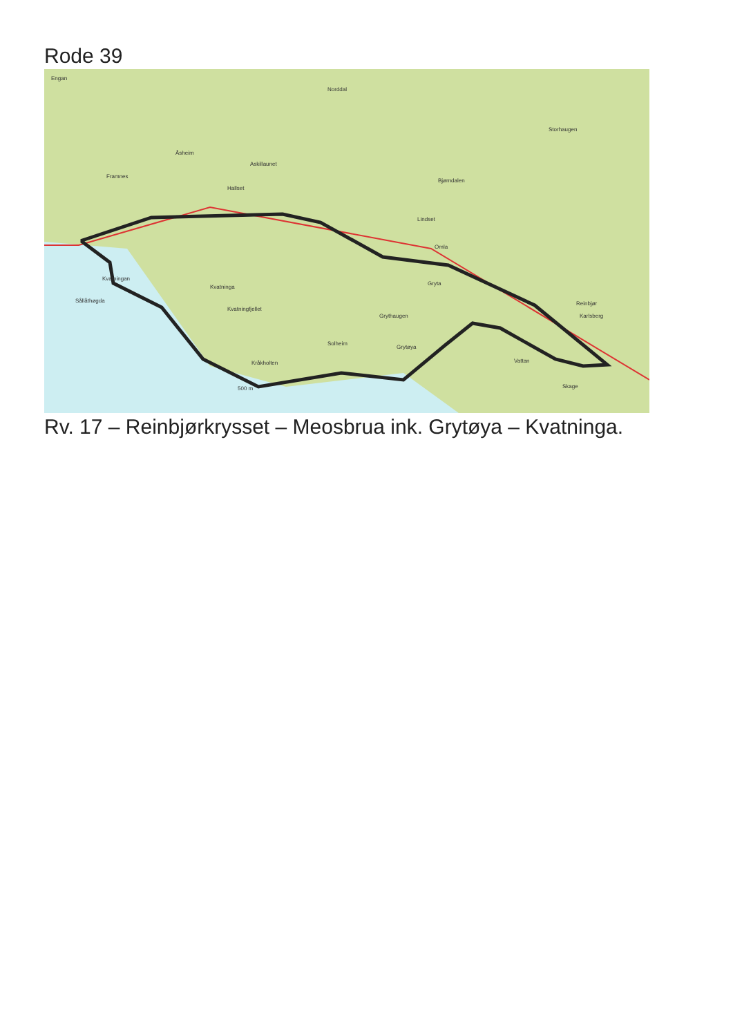Rode 39
Engan
Norddal
Storhaugen
Åsheim
Askillaunet
Bjørndalen
Framnes
Hallset
Lindset
Kvatningan
Kvatninga
Kvatningfjellet
Sållåthøgda
Solheim
Kråkholten
Grytøya
Vattan
Skage
Reinbjør
Karlsberg
Gryta
Grythaugen
Omla
500 m
Rv. 17 – Reinbjørkrysset – Meosbrua ink. Grytøya – Kvatninga.